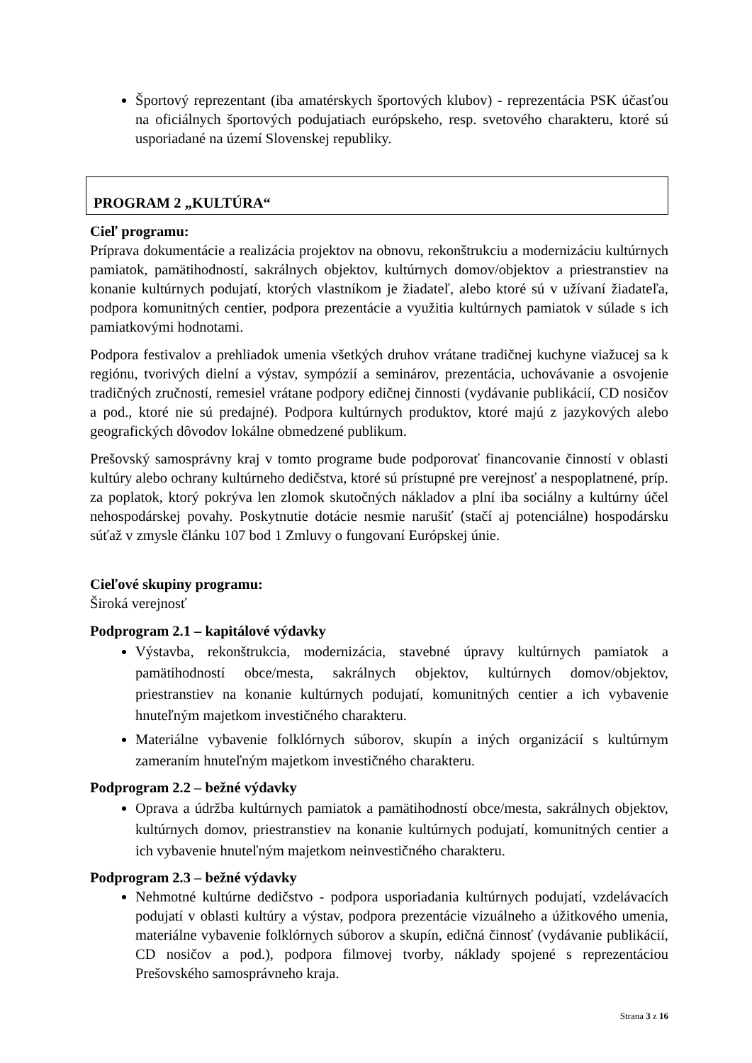Športový reprezentant (iba amatérskych športových klubov) - reprezentácia PSK účasťou na oficiálnych športových podujatiach európskeho, resp. svetového charakteru, ktoré sú usporiadané na území Slovenskej republiky.
PROGRAM 2 „KULTÚRA“
Cieľ programu:
Príprava dokumentácie a realizácia projektov na obnovu, rekonštrukciu a modernizáciu kultúrnych pamiatok, pamätihodností, sakrálnych objektov, kultúrnych domov/objektov a priestranstiev na konanie kultúrnych podujatí, ktorých vlastníkom je žiadateľ, alebo ktoré sú v užívaní žiadateľa, podpora komunitných centier, podpora prezentácie a využitia kultúrnych pamiatok v súlade s ich pamiatkovými hodnotami.
Podpora festivalov a prehliadok umenia všetkých druhov vrátane tradičnej kuchyne viažucej sa k regiónu, tvorivých dielní a výstav, sympózií a seminárov, prezentácia, uchovávanie a osvojenie tradičných zručností, remesiel vrátane podpory edičnej činnosti (vydávanie publikácií, CD nosičov a pod., ktoré nie sú predajné). Podpora kultúrnych produktov, ktoré majú z jazykových alebo geografických dôvodov lokálne obmedzené publikum.
Prešovský samosprávny kraj v tomto programe bude podporovať financovanie činností v oblasti kultúry alebo ochrany kultúrneho dedičstva, ktoré sú prístupné pre verejnosť a nespoplatnené, príp. za poplatok, ktorý pokrýva len zlomok skutočných nákladov a plní iba sociálny a kultúrny účel nehospodárskej povahy. Poskytnutie dotácie nesmie narušiť (stačí aj potenciálne) hospodársku súťaž v zmysle článku 107 bod 1 Zmluvy o fungovaní Európskej únie.
Cieľové skupiny programu:
Široká verejnosť
Podprogram 2.1 – kapitálové výdavky
Výstavba, rekonštrukcia, modernizácia, stavebné úpravy kultúrnych pamiatok a pamätihodností obce/mesta, sakrálnych objektov, kultúrnych domov/objektov, priestranstiev na konanie kultúrnych podujatí, komunitných centier a ich vybavenie hnuteľným majetkom investičného charakteru.
Materiálne vybavenie folklórnych súborov, skupín a iných organizácií s kultúrnym zameraním hnuteľným majetkom investičného charakteru.
Podprogram 2.2 – bežné výdavky
Oprava a údržba kultúrnych pamiatok a pamätihodností obce/mesta, sakrálnych objektov, kultúrnych domov, priestranstiev na konanie kultúrnych podujatí, komunitných centier a ich vybavenie hnuteľným majetkom neinvestičného charakteru.
Podprogram 2.3 – bežné výdavky
Nehmotné kultúrne dedičstvo - podpora usporiadania kultúrnych podujatí, vzdelávacích podujatí v oblasti kultúry a výstav, podpora prezentácie vizuálneho a úžitkového umenia, materiálne vybavenie folklórnych súborov a skupín, edičná činnosť (vydávanie publikácií, CD nosičov a pod.), podpora filmovej tvorby, náklady spojené s reprezentáciou Prešovského samosprávneho kraja.
Strana 3 z 16